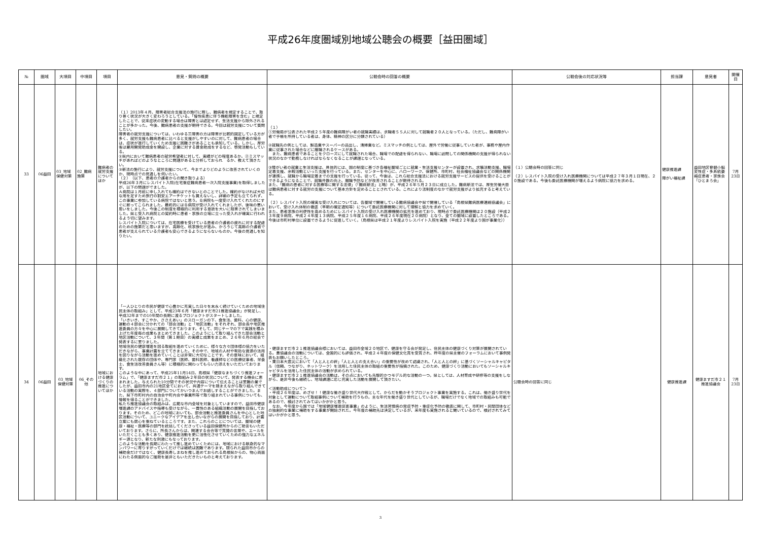平成26年度圏域別地域公聴会の概要［益田圏域］
| № | 圏域 | 大項目 | 中項目 | 項目 | 意見・質問の概要 | 公聴会時の回答の概要 | 公聴会後の対応状況等 | 担当課 | 意見者 | 開催日 |
| --- | --- | --- | --- | --- | --- | --- | --- | --- | --- | --- |
| 33 | 06益田 | 03_地域保健対策 | 02_難病施策 | 難病者の就労支援についてほか | （１）2013年４月、障害者総合支援法の施行に際し、難病者を規定することで、取り巻く状況が大きく変わろうとしている。「慢性疾患に伴う機能障害を含む」と規定したことで、従来症状の変動する場合は障害とは認定せず、生活支援から除外されることが多かった。今後、難病患者の支援が期待できる。今回は就労支援について質問したい。 障害者の就労支援については、いわゆる三障害の方は障害が比較的固定している方が多く、就労支援も難病患者に比べると支援がしやすいのに対して、難病患者の場合は、症状が進行していくため支援に困難さがあることも承知している。しかし、厚労省は雇用開発助成金を開設し、企業に対する賃金助成をするなど、啓発活動もしている。 ①県内において難病患者の就労希望者に対して、実績がどの程度あるか。②ミスマッチがあればどのようなところに問題があると分析しておられ るか、教えて頂きたい。 ③新法の施行により、就労支援について、今までよりどのように改善されていくのか、現時点での見通しを伺いたい。 （２）（以下、患者の介護者からの聞き取りよる） 平成26年３月にレスパイト入院(在宅重症難病患者一次入院支援事業)を取得しましたが、以下の問題がでました。 Ａ病院は１月前に申し入れても確約はできないとのことでした。確約がなければ大切な用を足すため旅行の割安エアーチケットも買えないし、詳細の予定も立てられず、この事業に参加している病院ではないと思う。Ｂ病院も一度受け入れてくれたのにすぐに断ってこられました。最終的にはＢ病院が受け入れてくれましたが、後味の悪い思いをしました。今後この制度を積極的に利用する意欲を大いに阻害されてしまいました。県と受入れ病院との契約時に患者・家族の立場に立った受入れが確実に行われるよう切に望みます。 レスパイト入院については、在宅医療を受けている患者の介護者の疲れに対する配慮のための施策だと思いますが、高齢化、核家族化が進み、かろうじて高齢の介護者で患者が支えられている介護者も安心できるようにならないものか。今後の見通しを知りたい。 | （１） ①労働局が公表された平成２５年度の難病障がい者の就職実績は、求職者５５人に対して就職者２０人となっている。（ただし、難病障がい者で手帳を所持している者は、身体、精神の区分に分類されている） ②就職先の例としては、製造業やスーパーの品出し、清掃業など。ミスマッチの例としては、屋外で労働に従事していた者が、事務や屋内作業に従事された場合などに離職されるケースがある。 また、難病患者であることをクローズにして就職された場合、職場での配慮を得られない、職場に訪問しての関係機関の支援が得られない状況のなかで勤務しなければならなくなることが課題となっている。 ③障がい者の就業と生活支援は、具体的には、国の制度に基づき各福祉圏域ごとに就業・生活支援センターが設置され、求職活動支援、職場定着支援、余暇活動といった支援を行っている。また、センターを中心に、ハローワーク、保健所、市町村、社会福祉協議会などの関係機関が連携し、就職から職場定着までの支援を行っている。従って、今後は、これら総合支援法における就労支援サービスの提供を受けることができるようになることで、就職件数の向上、離職予防などが改善されることが期待される。 また、「難病の患者に対する医療等に関する法律」（「難病新法」と略）が、平成２６年５月２３日に成立した。難病新法では、厚生労働大臣は難病患者に対する就労の支援について基本方針を定めることとされている。これにより法制度のなかで就労支援がより拡充すると考えている。 （２）レスパイト入院の確実な受け入れについては、各圏域で開催している難病協議会や県で開催している「島根県難病医療連絡協議会」において、受け入れ体制の徹底（早期の確定通知等）について委託医療機関に対して理解と協力を求めていく。 また、患者家族の利便性を高めるためにレスパイト入院の受け入れ医療機関の拡充を進めており、現時点で委託医療機関は２０施設（平成２３年度９病院、平成２４年度１３病院、平成２５年度１６病院、平成２６年度現在２０病院）となり、全ての圏域に設置したところである。今後は市町村単位に設置できるように促進していく。（島根県は平成２１年度よりレスパイト入院を実施（平成２２年度より国が事業化）） | （１）公聴会時の回答に同じ （２）レスパイト入院の受け入れ医療機関については平成２７年３月１日現在、２０施設である。今後も委託医療機関が増えるよう病院に協力を求める。 | 健康推進課 障がい福祉課 | 益田地区脊髄小脳変性症・多系統萎縮症患者・家族会「ひとまろ会」 | 7月23日 |
| 34 | 06益田 | 03_地域保健対策 | 06_その他 | 地域における健康づくりの推進についてほか | 「一人ひとりの市民が健康で心豊かに充実した日々を末永く続けていくための地域住民主体の取組み」として、平成23年６月「健康ますだ市21推進協議会」が発足し、平成32年までの10年間の長期に渡るプロジェクトがスタートしました。 「いきいき、すこやか、ささえあい」のスローガンの下、食生活、歯科、心の健康、運動の４部会に分かれての「部会活動」と「地区活動」をそれぞれ、部会長や地区推進委員の方々を中心に展開してきております。そして、同じテーマの下で実践を積み上げた年度毎の成果もまとめてきました。このようにして取り組んできた部会活動と地区活動について、３年間（第１期目）の実績と成果をまとめ、２６年６月の総会で発表するに至りました。 地域住民の健康増進を図る取組を進めていくために、様々な方々団体様の協力をいただきながら、事業計画を立ててきました。その中で、地域の人材や有効な資源の活用を図りながら活動を進めていくことは非常に大切なことです。その意味において、組織化された既存の団体や、専門家（医師、歯科医師、看護師などの医療従事者、栄養士、食生活改善委員さん等）に積極的に関わってもらい力添えをいただいております。 このような中にあって、平成25年11月14日、島根県「健康なまちづくり推進フォーラム」で、「健康ますだ市２１」の取組み２年目の状況について、発表する機会に恵まれました。与えられた10分間でその状況や内容について伝えることは至難の業でしたが、益田市内の21地区全てにおいて、共通テーマを踏まえながら取り組んできている活動の実際を、４部門についてかいつまんでお話しすることができました。また、県下市町村内の自治会や町内会や事業所等で取り組まれている事例についても、情報を得ることができました。 私たち推進協議会の取組みは、広範な市内全域を対象としていますので、益田市健康増進課のアドバイスや指導も受けながら、一貫性のある組織活動の展開を目指しております。そのため、どこの地域においても、部会活動と推進委員さんを中心とした地区活動について、ユニークなアイデアを出し合いながらの展開を目指しており、計画立案にも腐心を重ねているところです。また、これらのことについては、圏域の健康・福祉・医療等の部門を統括してくださっている益田保健所からのご助言もいただいております。さらに、所長さんからは、関連する会合等で賞賛の言葉や、エールをいただくことも多くあり、健康推進活動を更に活性化させていくための強力なエネルギー源となり、新たな刺激にもなっております。 このような活動を長期にわたって推し進めていくためには、地域における献身的なマンパワーに寄りすがっていくだけでは継続は困難であります。限られた益田市からの補助金だけではなく、健康長寿しまねを推し進めておられる島根県からの、物心両面にわたる側面的なご援助を是非ともいただきたいものと考えております。 | ・健康ますだ市２１推進協議会様においては、益田市全域２０地区で、健康を守る会が発足し、住民主体の健康づくり対策が展開されている。貴協議会の活動については、全国的にも評価され、平成２４年度の保健文化賞を受賞され、昨年度の県主催のフォーラムにおいて事例発表もお願いしたところ。 ・東日本大震災において「人と人との絆」「人と人との支え合い」の重要性が改めて認識され、「人と人との絆」に基づくソーシャルキャピタル（信頼、つながり、ネットワーク）を活用した住民主体の取組の重要性が指摘された。このため、健康づくり活動においてもソーシャルキャピタルを活用した住民主体の活動が求められている。 ・健康ますだ市２１推進協議会の活動は、その点においても先駆的かつモデル的な活動の一つ。県としては、人材育成や研修等の支援をしながら、是非今後も継続し、地域課題に応じ充実した活動を展開して頂きたい。 ＜活動助成について＞ ・平成２６年度は、めざせ！！健康な働き盛り世代大作戦として、からだを動かそうプロジェクト事業を実施する。これは、働き盛り世代を対象として運動について取組事例について補助を行うもの。主な年代を働き盛り世代としているが、職場だけでなく地域での取組みも可能であるので、検討されてみてはいかがかと思う。 なお、今年度から国では「地域健康増進促進事業」のように、生活習慣病の発症予防・重症化予防の徹底に関して、市町村・民間団体などの独創的な事業に補助をする事業が開始された。今年度の補助先は決定しているが、来年度も実施されると聞いているので、検討されてみてはいかがかと思う。 | 公聴会時の回答に同じ | 健康推進課 | 健康ますだ市２１推進協議会 | 7月23日 |
3